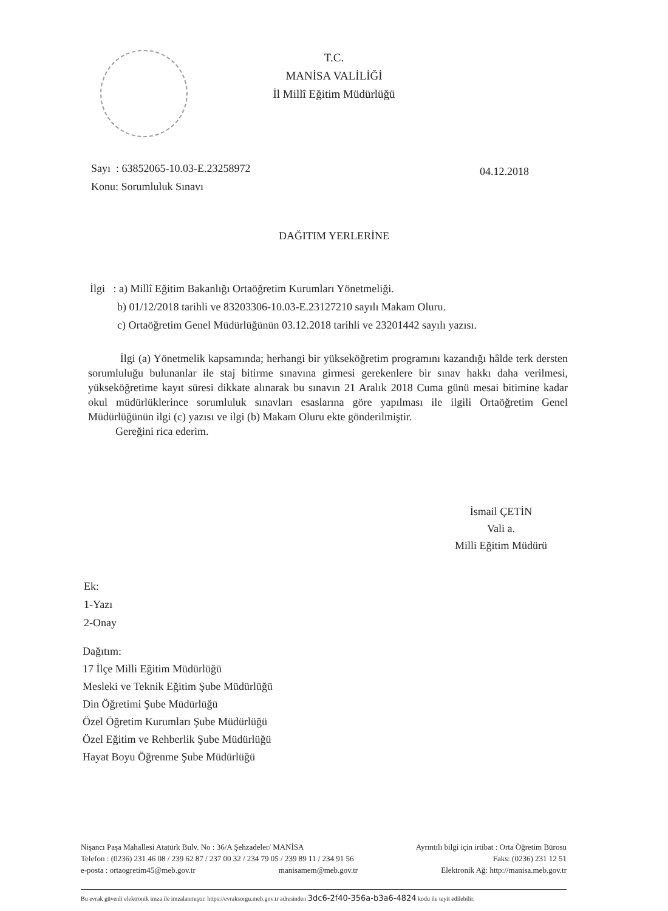T.C.
MANİSA VALİLİĞİ
İl Millî Eğitim Müdürlüğü
Sayı : 63852065-10.03-E.23258972
Konu: Sorumluluk Sınavı
04.12.2018
DAĞITIM YERLERİNE
İlgi : a) Millî Eğitim Bakanlığı Ortaöğretim Kurumları Yönetmeliği.
b) 01/12/2018 tarihli ve 83203306-10.03-E.23127210 sayılı Makam Oluru.
c) Ortaöğretim Genel Müdürlüğünün 03.12.2018 tarihli ve 23201442 sayılı yazısı.
İlgi (a) Yönetmelik kapsamında; herhangi bir yükseköğretim programını kazandığı hâlde terk dersten sorumluluğu bulunanlar ile staj bitirme sınavına girmesi gerekenlere bir sınav hakkı daha verilmesi, yükseköğretime kayıt süresi dikkate alınarak bu sınavın 21 Aralık 2018 Cuma günü mesai bitimine kadar okul müdürlüklerince sorumluluk sınavları esaslarına göre yapılması ile ilgili Ortaöğretim Genel Müdürlüğünün ilgi (c) yazısı ve ilgi (b) Makam Oluru ekte gönderilmiştir.
Gereğini rica ederim.
İsmail ÇETİN
Vali a.
Milli Eğitim Müdürü
Ek:
1-Yazı
2-Onay
Dağıtım:
17 İlçe Milli Eğitim Müdürlüğü
Mesleki ve Teknik Eğitim Şube Müdürlüğü
Din Öğretimi Şube Müdürlüğü
Özel Öğretim Kurumları Şube Müdürlüğü
Özel Eğitim ve Rehberlik Şube Müdürlüğü
Hayat Boyu Öğrenme Şube Müdürlüğü
Nişancı Paşa Mahallesi Atatürk Bulv. No : 36/A Şehzadeler/ MANİSA Ayrıntılı bilgi için irtibat : Orta Öğretim Bürosu
Telefon : (0236) 231 46 08 / 239 62 87 / 237 00 32 / 234 79 05 / 239 89 11 / 234 91 56 Faks: (0236) 231 12 51
e-posta : ortaogretim45@meb.gov.tr manisamem@meb.gov.tr Elektronik Ağ: http://manisa.meb.gov.tr
Bu evrak güvenli elektronik imza ile imzalanmıştır. https://evraksorgu.meb.gov.tr adresinden 3dc6-2f40-356a-b3a6-4824 kodu ile teyit edilebilir.